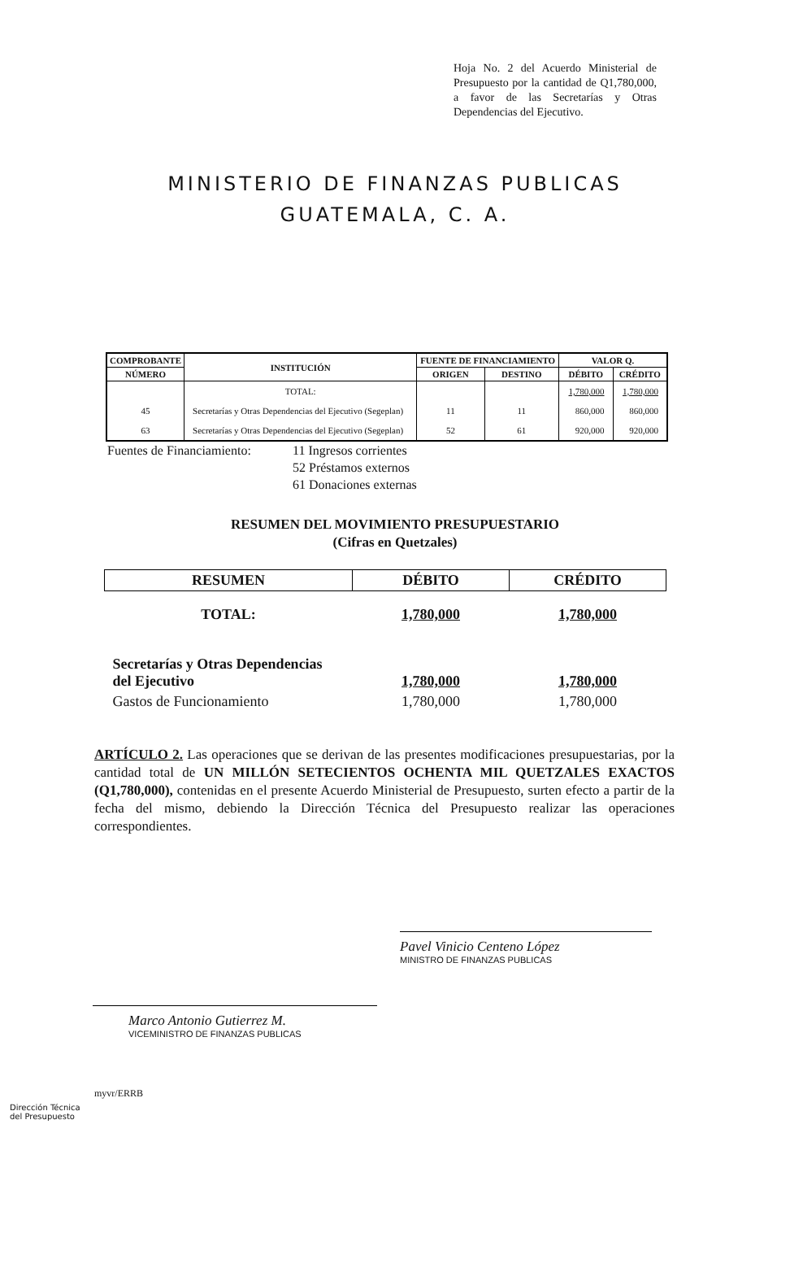Hoja No. 2 del Acuerdo Ministerial de Presupuesto por la cantidad de Q1,780,000, a favor de las Secretarías y Otras Dependencias del Ejecutivo.
MINISTERIO DE FINANZAS PUBLICAS
GUATEMALA, C. A.
| COMPROBANTE | INSTITUCIÓN | FUENTE DE FINANCIAMIENTO | | VALOR Q. | |
| --- | --- | --- | --- | --- | --- |
| NÚMERO | | ORIGEN | DESTINO | DÉBITO | CRÉDITO |
| | TOTAL: | | | 1,780,000 | 1,780,000 |
| 45 | Secretarías y Otras Dependencias del Ejecutivo (Segeplan) | 11 | 11 | 860,000 | 860,000 |
| 63 | Secretarías y Otras Dependencias del Ejecutivo (Segeplan) | 52 | 61 | 920,000 | 920,000 |
Fuentes de Financiamiento:
11 Ingresos corrientes
52 Préstamos externos
61 Donaciones externas
RESUMEN DEL MOVIMIENTO PRESUPUESTARIO
(Cifras en Quetzales)
| RESUMEN | DÉBITO | CRÉDITO |
| --- | --- | --- |
| TOTAL: | 1,780,000 | 1,780,000 |
| Secretarías y Otras Dependencias del Ejecutivo | 1,780,000 | 1,780,000 |
| Gastos de Funcionamiento | 1,780,000 | 1,780,000 |
ARTÍCULO 2. Las operaciones que se derivan de las presentes modificaciones presupuestarias, por la cantidad total de UN MILLÓN SETECIENTOS OCHENTA MIL QUETZALES EXACTOS (Q1,780,000), contenidas en el presente Acuerdo Ministerial de Presupuesto, surten efecto a partir de la fecha del mismo, debiendo la Dirección Técnica del Presupuesto realizar las operaciones correspondientes.
Pavel Vinicio Centeno López
MINISTRO DE FINANZAS PUBLICAS
Marco Antonio Gutierrez M.
VICEMINISTRO DE FINANZAS PUBLICAS
myvr/ERRB
Dirección Técnica
del Presupuesto